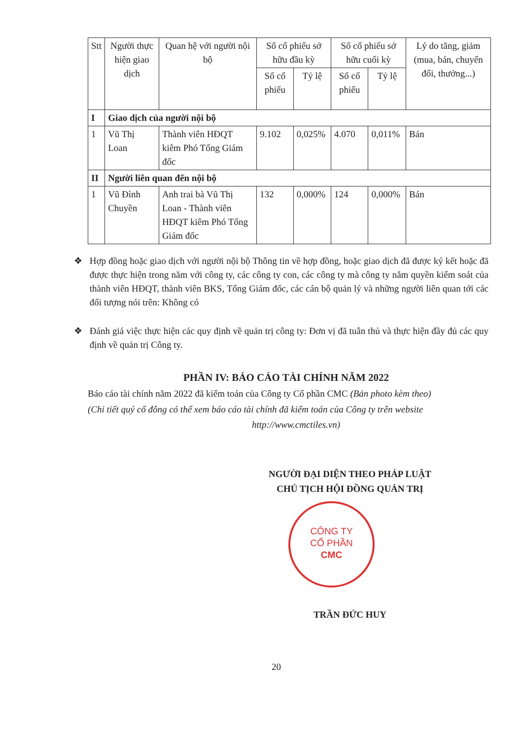| Stt | Người thực hiện giao dịch | Quan hệ với người nội bộ | Số cổ phiếu sở hữu đầu kỳ | | Số cổ phiếu sở hữu cuối kỳ | | Lý do tăng, giảm (mua, bán, chuyển đổi, thưởng...) |
| --- | --- | --- | --- | --- | --- | --- | --- |
| | | | Số cổ phiếu | Tỷ lệ | Số cổ phiếu | Tỷ lệ | |
| I | Giao dịch của người nội bộ | | | | | | |
| 1 | Vũ Thị Loan | Thành viên HĐQT kiêm Phó Tổng Giám đốc | 9.102 | 0,025% | 4.070 | 0,011% | Bán |
| II | Người liên quan đến nội bộ | | | | | | |
| 1 | Vũ Đình Chuyền | Anh trai bà Vũ Thị Loan - Thành viên HĐQT kiêm Phó Tổng Giám đốc | 132 | 0,000% | 124 | 0,000% | Bán |
❖ Hợp đồng hoặc giao dịch với người nội bộ Thông tin về hợp đồng, hoặc giao dịch đã được ký kết hoặc đã được thực hiện trong năm với công ty, các công ty con, các công ty mà công ty nắm quyền kiểm soát của thành viên HĐQT, thành viên BKS, Tổng Giám đốc, các cán bộ quản lý và những người liên quan tới các đối tượng nói trên: Không có
❖ Đánh giá việc thực hiện các quy định về quản trị công ty: Đơn vị đã tuân thủ và thực hiện đầy đủ các quy định về quản trị Công ty.
PHẦN IV: BÁO CÁO TÀI CHÍNH NĂM 2022
Báo cáo tài chính năm 2022 đã kiểm toán của Công ty Cổ phần CMC (Bản photo kèm theo)
(Chi tiết quý cổ đông có thể xem báo cáo tài chính đã kiểm toán của Công ty trên website
http://www.cmctiles.vn)
NGƯỜI ĐẠI DIỆN THEO PHÁP LUẬT
CHỦ TỊCH HỘI ĐỒNG QUẢN TRỊ
CÔNG TY
CỔ PHẦN
CMC
TRẦN ĐỨC HUY
20